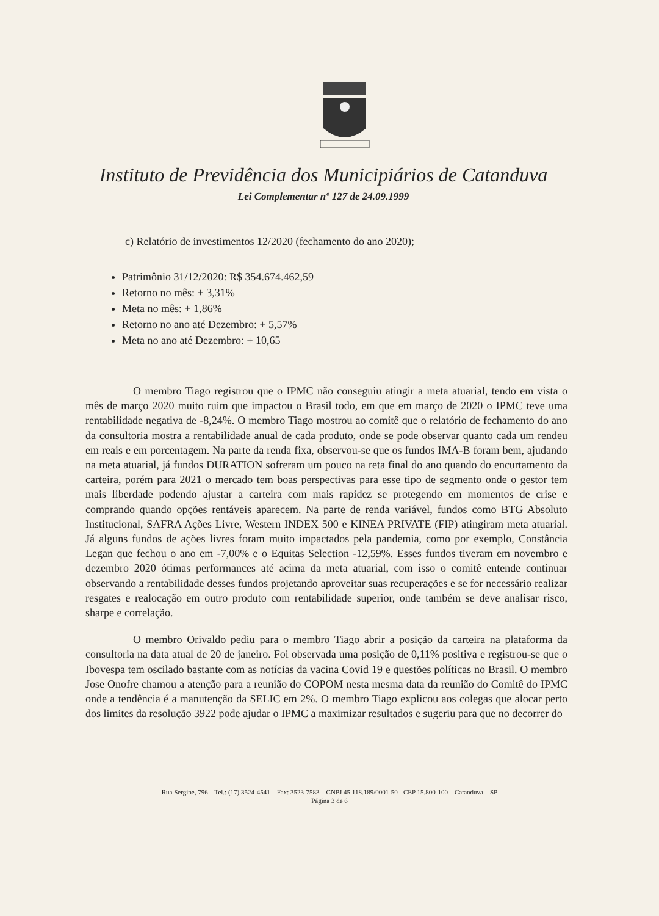Instituto de Previdência dos Municipiários de Catanduva
Lei Complementar nº 127 de 24.09.1999
c) Relatório de investimentos 12/2020 (fechamento do ano 2020);
Patrimônio 31/12/2020: R$ 354.674.462,59
Retorno no mês: + 3,31%
Meta no mês: + 1,86%
Retorno no ano até Dezembro: + 5,57%
Meta no ano até Dezembro: + 10,65
O membro Tiago registrou que o IPMC não conseguiu atingir a meta atuarial, tendo em vista o mês de março 2020 muito ruim que impactou o Brasil todo, em que em março de 2020 o IPMC teve uma rentabilidade negativa de -8,24%. O membro Tiago mostrou ao comitê que o relatório de fechamento do ano da consultoria mostra a rentabilidade anual de cada produto, onde se pode observar quanto cada um rendeu em reais e em porcentagem. Na parte da renda fixa, observou-se que os fundos IMA-B foram bem, ajudando na meta atuarial, já fundos DURATION sofreram um pouco na reta final do ano quando do encurtamento da carteira, porém para 2021 o mercado tem boas perspectivas para esse tipo de segmento onde o gestor tem mais liberdade podendo ajustar a carteira com mais rapidez se protegendo em momentos de crise e comprando quando opções rentáveis aparecem. Na parte de renda variável, fundos como BTG Absoluto Institucional, SAFRA Ações Livre, Western INDEX 500 e KINEA PRIVATE (FIP) atingiram meta atuarial. Já alguns fundos de ações livres foram muito impactados pela pandemia, como por exemplo, Constância Legan que fechou o ano em -7,00% e o Equitas Selection -12,59%. Esses fundos tiveram em novembro e dezembro 2020 ótimas performances até acima da meta atuarial, com isso o comitê entende continuar observando a rentabilidade desses fundos projetando aproveitar suas recuperações e se for necessário realizar resgates e realocação em outro produto com rentabilidade superior, onde também se deve analisar risco, sharpe e correlação.
O membro Orivaldo pediu para o membro Tiago abrir a posição da carteira na plataforma da consultoria na data atual de 20 de janeiro. Foi observada uma posição de 0,11% positiva e registrou-se que o Ibovespa tem oscilado bastante com as notícias da vacina Covid 19 e questões políticas no Brasil. O membro Jose Onofre chamou a atenção para a reunião do COPOM nesta mesma data da reunião do Comitê do IPMC onde a tendência é a manutenção da SELIC em 2%. O membro Tiago explicou aos colegas que alocar perto dos limites da resolução 3922 pode ajudar o IPMC a maximizar resultados e sugeriu para que no decorrer do
Rua Sergipe, 796 – Tel.: (17) 3524-4541 – Fax: 3523-7583 – CNPJ 45.118.189/0001-50 - CEP 15.800-100 – Catanduva – SP
Página 3 de 6